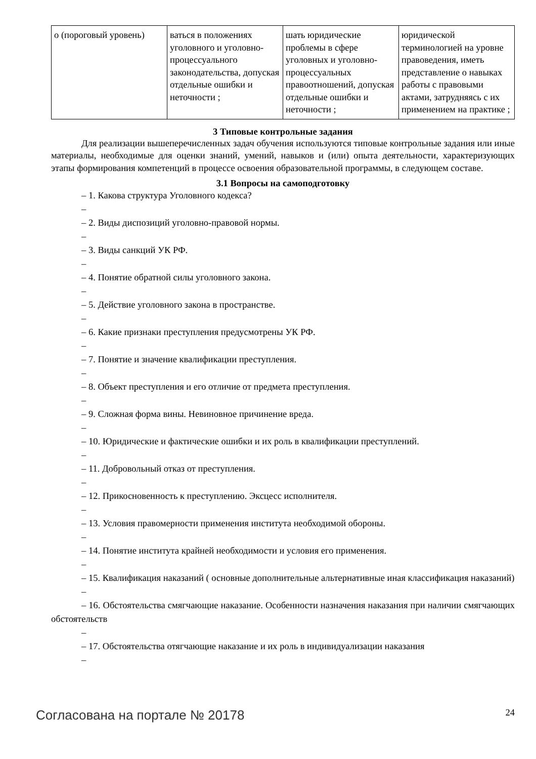| о (пороговый уровень) | ваться в положениях уголовного и уголовно-процессуального законодательства, допуская отдельные ошибки и неточности ; | шать юридические проблемы в сфере уголовных и уголовно-процессуальных правоотношений, допуская отдельные ошибки и неточности ; | юридической терминологией на уровне правоведения, иметь представление о навыках работы с правовыми актами, затрудняясь с их применением на практике ; |
3 Типовые контрольные задания
Для реализации вышеперечисленных задач обучения используются типовые контрольные задания или иные материалы, необходимые для оценки знаний, умений, навыков и (или) опыта деятельности, характеризующих этапы формирования компетенций в процессе освоения образовательной программы, в следующем составе.
3.1 Вопросы на самоподготовку
– 1. Какова структура Уголовного кодекса?
–
– 2. Виды диспозиций уголовно-правовой нормы.
–
– 3. Виды санкций УК РФ.
–
– 4. Понятие обратной силы уголовного закона.
–
– 5. Действие уголовного закона в пространстве.
–
– 6. Какие признаки преступления предусмотрены УК РФ.
–
– 7. Понятие и значение квалификации преступления.
–
– 8. Объект преступления и его отличие от предмета преступления.
–
– 9. Сложная форма вины. Невиновное причинение вреда.
–
– 10. Юридические и фактические ошибки и их роль в квалификации преступлений.
–
– 11. Добровольный отказ от преступления.
–
– 12. Прикосновенность к преступлению. Эксцесс исполнителя.
–
– 13. Условия правомерности применения института необходимой обороны.
–
– 14. Понятие института крайней необходимости и условия его применения.
–
– 15. Квалификация наказаний ( основные дополнительные альтернативные иная классификация наказаний)
–
– 16. Обстоятельства смягчающие наказание. Особенности назначения наказания при наличии смягчающих обстоятельств
–
– 17. Обстоятельства отягчающие наказание и их роль в индивидуализации наказания
–
Согласована на портале № 20178 24